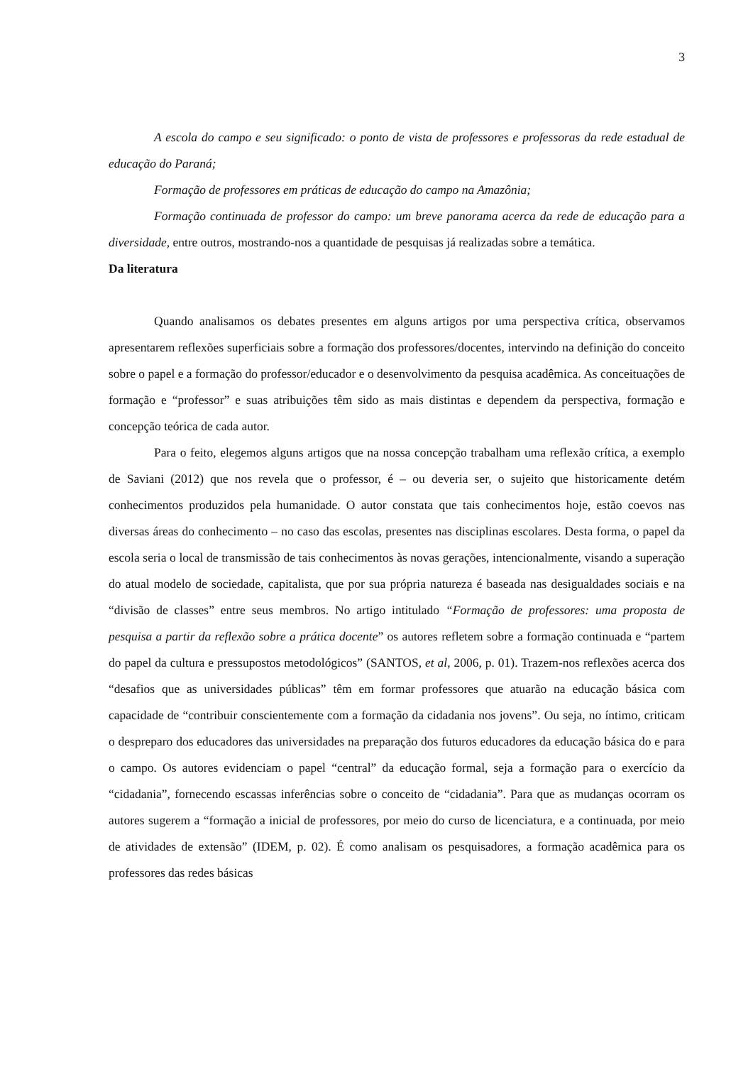3
A escola do campo e seu significado: o ponto de vista de professores e professoras da rede estadual de educação do Paraná;
Formação de professores em práticas de educação do campo na Amazônia;
Formação continuada de professor do campo: um breve panorama acerca da rede de educação para a diversidade, entre outros, mostrando-nos a quantidade de pesquisas já realizadas sobre a temática.
Da literatura
Quando analisamos os debates presentes em alguns artigos por uma perspectiva crítica, observamos apresentarem reflexões superficiais sobre a formação dos professores/docentes, intervindo na definição do conceito sobre o papel e a formação do professor/educador e o desenvolvimento da pesquisa acadêmica. As conceituações de formação e “professor” e suas atribuições têm sido as mais distintas e dependem da perspectiva, formação e concepção teórica de cada autor.
Para o feito, elegemos alguns artigos que na nossa concepção trabalham uma reflexão crítica, a exemplo de Saviani (2012) que nos revela que o professor, é – ou deveria ser, o sujeito que historicamente detém conhecimentos produzidos pela humanidade. O autor constata que tais conhecimentos hoje, estão coevos nas diversas áreas do conhecimento – no caso das escolas, presentes nas disciplinas escolares. Desta forma, o papel da escola seria o local de transmissão de tais conhecimentos às novas gerações, intencionalmente, visando a superação do atual modelo de sociedade, capitalista, que por sua própria natureza é baseada nas desigualdades sociais e na “divisão de classes” entre seus membros. No artigo intitulado “Formação de professores: uma proposta de pesquisa a partir da reflexão sobre a prática docente” os autores refletem sobre a formação continuada e “partem do papel da cultura e pressupostos metodológicos” (SANTOS, et al, 2006, p. 01). Trazem-nos reflexões acerca dos “desafios que as universidades públicas” têm em formar professores que atuarão na educação básica com capacidade de “contribuir conscientemente com a formação da cidadania nos jovens”. Ou seja, no íntimo, criticam o despreparo dos educadores das universidades na preparação dos futuros educadores da educação básica do e para o campo. Os autores evidenciam o papel “central” da educação formal, seja a formação para o exercício da “cidadania”, fornecendo escassas inferências sobre o conceito de “cidadania”. Para que as mudanças ocorram os autores sugerem a “formação a inicial de professores, por meio do curso de licenciatura, e a continuada, por meio de atividades de extensão” (IDEM, p. 02). É como analisam os pesquisadores, a formação acadêmica para os professores das redes básicas